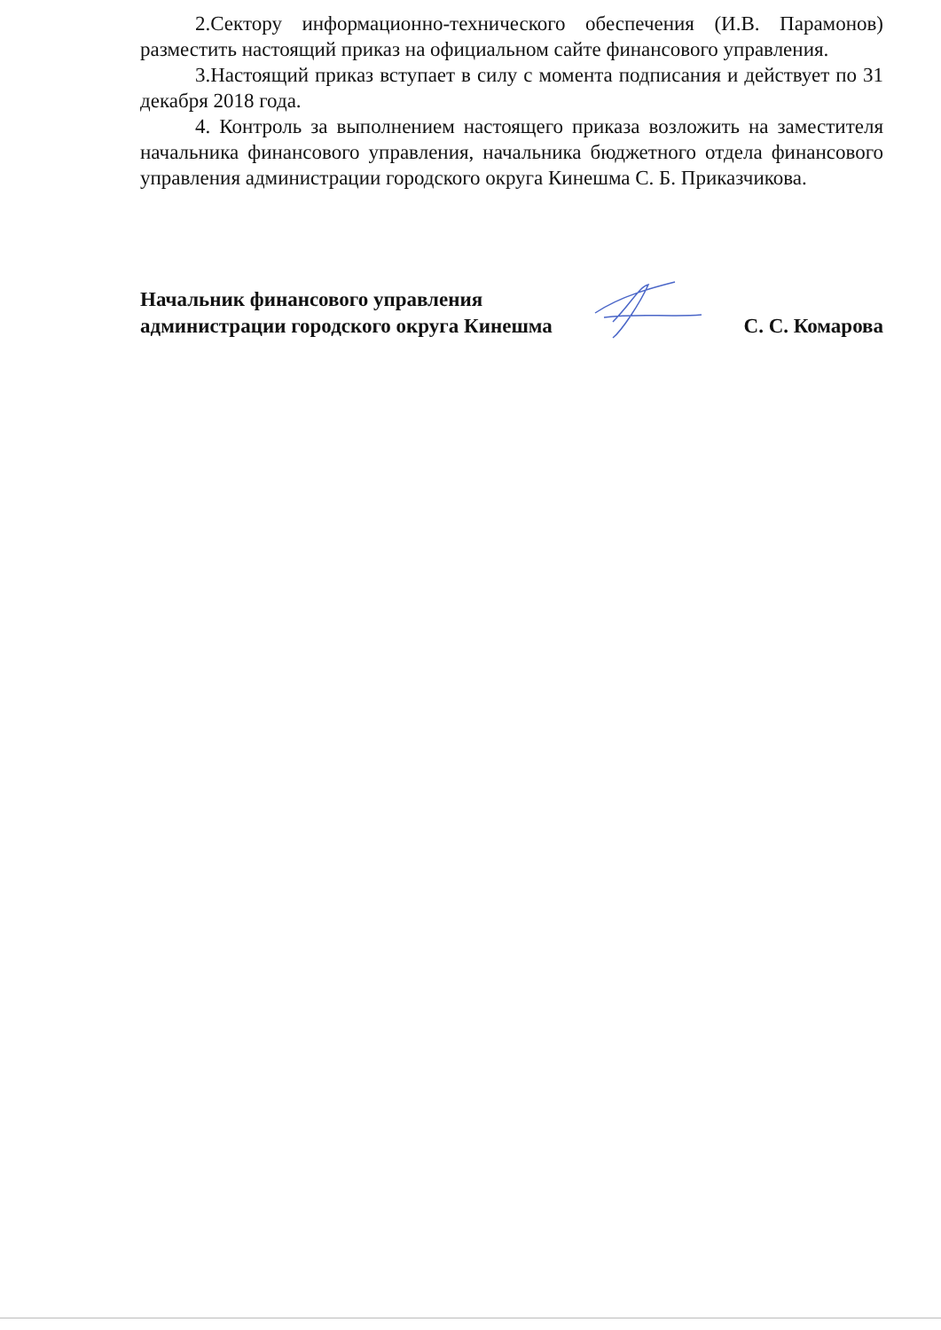2.Сектору информационно-технического обеспечения (И.В. Парамонов) разместить настоящий приказ на официальном сайте финансового управления.
3.Настоящий приказ вступает в силу с момента подписания и действует по 31 декабря 2018 года.
4. Контроль за выполнением настоящего приказа возложить на заместителя начальника финансового управления, начальника бюджетного отдела финансового управления администрации городского округа Кинешма С. Б. Приказчикова.
Начальник финансового управления
администрации городского округа Кинешма
С. С. Комарова